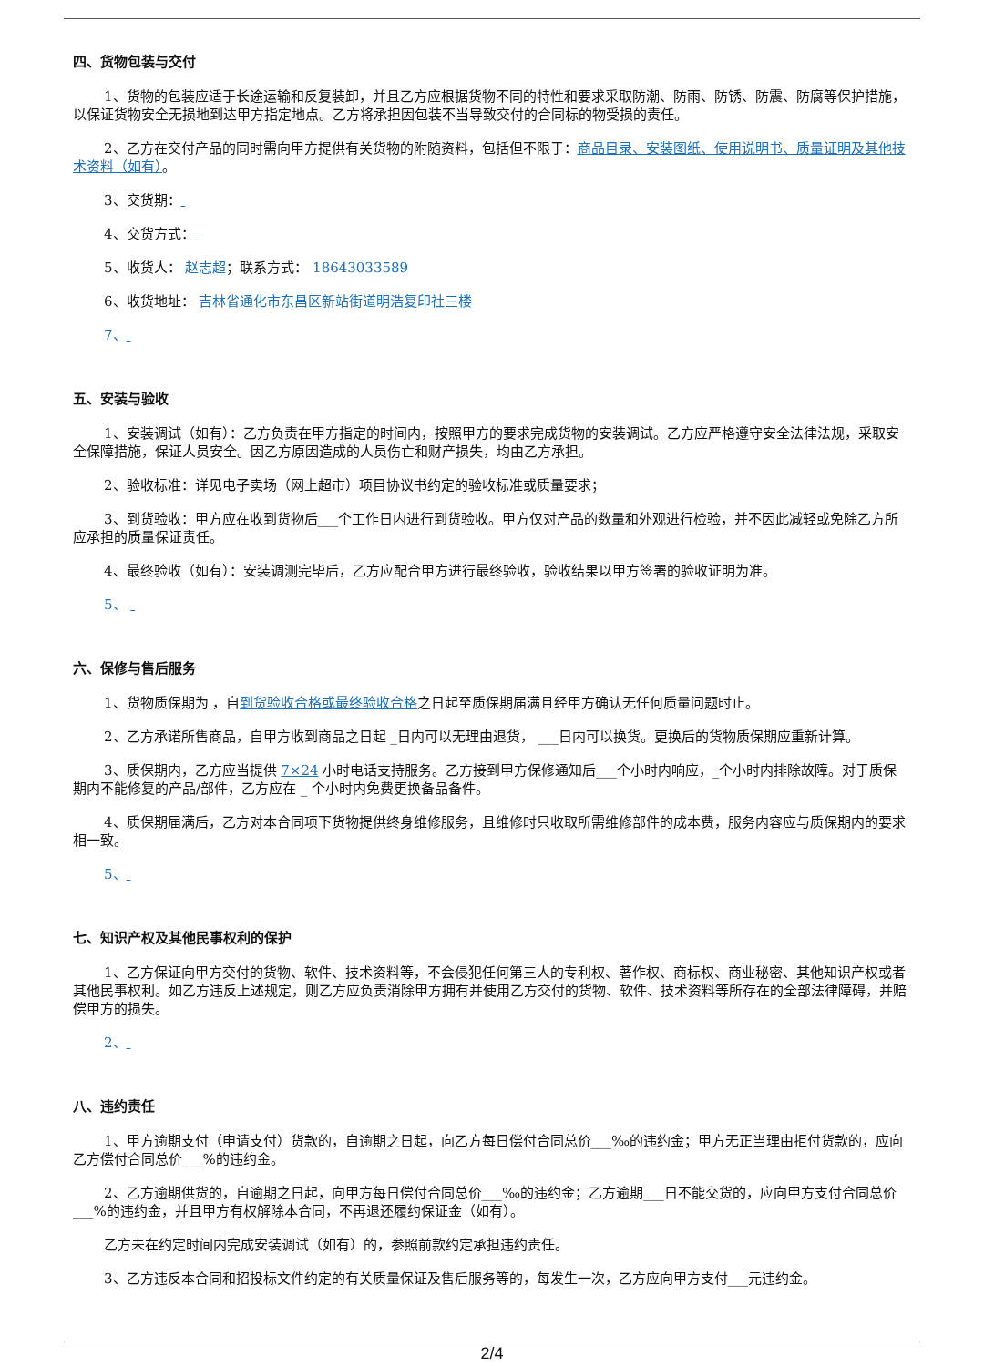四、货物包装与交付
1、货物的包装应适于长途运输和反复装卸，并且乙方应根据货物不同的特性和要求采取防潮、防雨、防锈、防震、防腐等保护措施，以保证货物安全无损地到达甲方指定地点。乙方将承担因包装不当导致交付的合同标的物受损的责任。
2、乙方在交付产品的同时需向甲方提供有关货物的附随资料，包括但不限于：商品目录、安装图纸、使用说明书、质量证明及其他技术资料（如有）。
3、交货期：
4、交货方式：
5、收货人： 赵志超；联系方式： 18643033589
6、收货地址： 吉林省通化市东昌区新站街道明浩复印社三楼
7、
五、安装与验收
1、安装调试（如有）：乙方负责在甲方指定的时间内，按照甲方的要求完成货物的安装调试。乙方应严格遵守安全法律法规，采取安全保障措施，保证人员安全。因乙方原因造成的人员伤亡和财产损失，均由乙方承担。
2、验收标准：详见电子卖场（网上超市）项目协议书约定的验收标准或质量要求；
3、到货验收：甲方应在收到货物后___个工作日内进行到货验收。甲方仅对产品的数量和外观进行检验，并不因此减轻或免除乙方所应承担的质量保证责任。
4、最终验收（如有）：安装调测完毕后，乙方应配合甲方进行最终验收，验收结果以甲方签署的验收证明为准。
5、
六、保修与售后服务
1、货物质保期为 ，自到货验收合格或最终验收合格之日起至质保期届满且经甲方确认无任何质量问题时止。
2、乙方承诺所售商品，自甲方收到商品之日起 _日内可以无理由退货， ___日内可以换货。更换后的货物质保期应重新计算。
3、质保期内，乙方应当提供 7×24 小时电话支持服务。乙方接到甲方保修通知后___个小时内响应，_个小时内排除故障。对于质保期内不能修复的产品/部件，乙方应在 _ 个小时内免费更换备品备件。
4、质保期届满后，乙方对本合同项下货物提供终身维修服务，且维修时只收取所需维修部件的成本费，服务内容应与质保期内的要求相一致。
5、
七、知识产权及其他民事权利的保护
1、乙方保证向甲方交付的货物、软件、技术资料等，不会侵犯任何第三人的专利权、著作权、商标权、商业秘密、其他知识产权或者其他民事权利。如乙方违反上述规定，则乙方应负责消除甲方拥有并使用乙方交付的货物、软件、技术资料等所存在的全部法律障碍，并赔偿甲方的损失。
2、
八、违约责任
1、甲方逾期支付（申请支付）货款的，自逾期之日起，向乙方每日偿付合同总价___‰的违约金；甲方无正当理由拒付货款的，应向乙方偿付合同总价___%的违约金。
2、乙方逾期供货的，自逾期之日起，向甲方每日偿付合同总价___‰的违约金；乙方逾期___日不能交货的，应向甲方支付合同总价___%的违约金，并且甲方有权解除本合同，不再退还履约保证金（如有）。
乙方未在约定时间内完成安装调试（如有）的，参照前款约定承担违约责任。
3、乙方违反本合同和招投标文件约定的有关质量保证及售后服务等的，每发生一次，乙方应向甲方支付___元违约金。
2/4